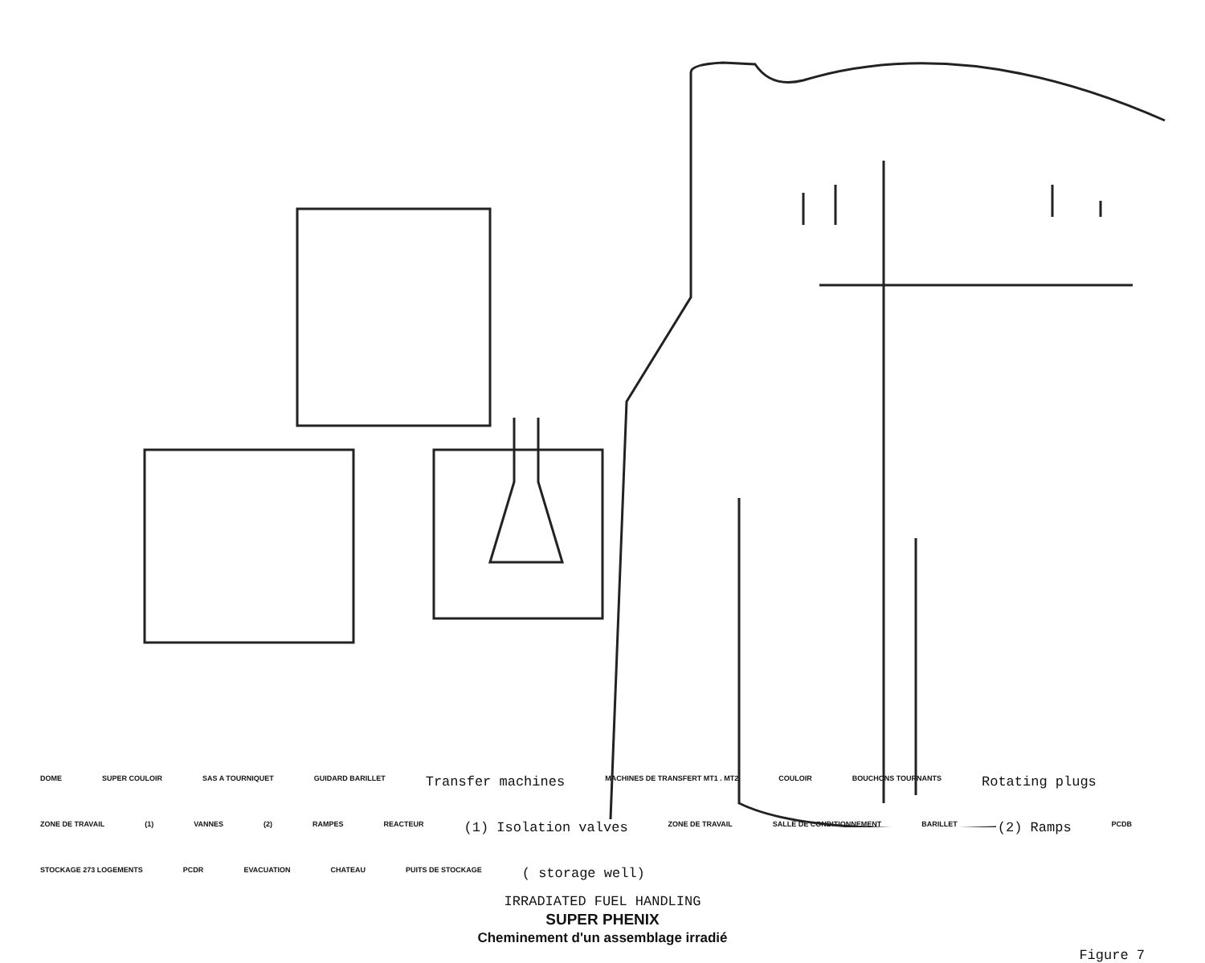DOME SUPER COULOIR SAS A TOURNIQUET GUIDARD BARILLET Transfer machines MACHINES DE TRANSFERT MT1 . MT2 COULOIR BOUCHONS TOURNANTS Rotating plugs ZONE DE TRAVAIL (1) VANNES (2) RAMPES REACTEUR (1) Isolation valves ZONE DE TRAVAIL SALLE DE CONDITIONNEMENT BARILLET (2) Ramps PCDB STOCKAGE 273 LOGEMENTS PCDR EVACUATION CHATEAU PUITS DE STOCKAGE ( storage well)
IRRADIATED FUEL HANDLING
SUPER PHENIX
Cheminement d'un assemblage irradié
Figure 7